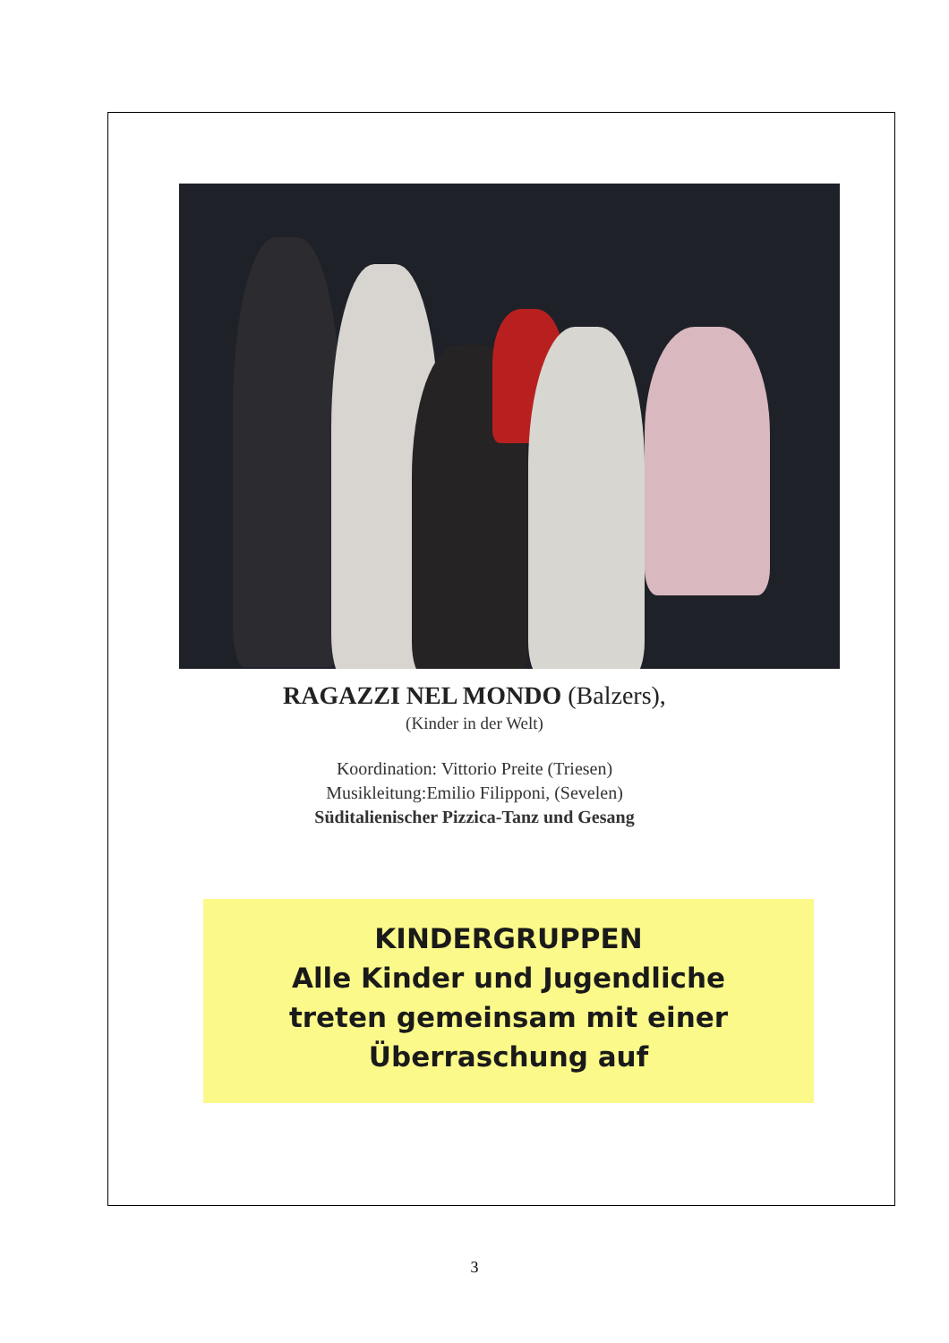RAGAZZI NEL MONDO (Balzers),
(Kinder in der Welt)
Koordination: Vittorio Preite (Triesen)
Musikleitung:Emilio Filipponi, (Sevelen)
Süditalienischer Pizzica-Tanz und Gesang
KINDERGRUPPEN
Alle Kinder und Jugendliche
treten gemeinsam mit einer
Überraschung auf
3